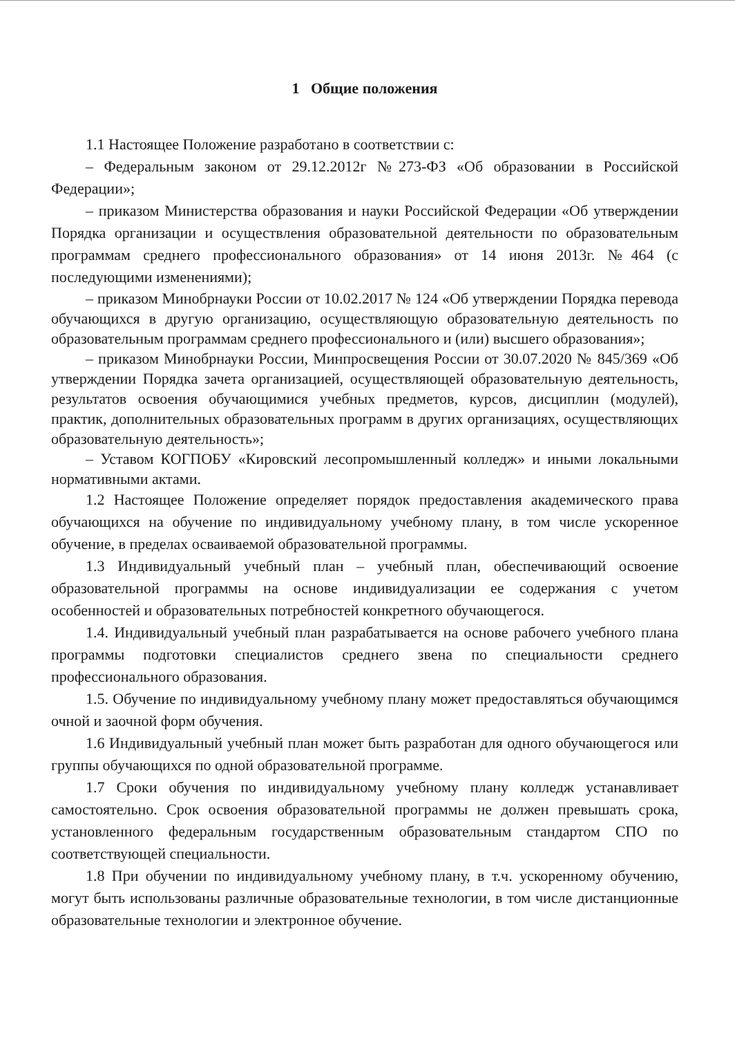1 Общие положения
1.1 Настоящее Положение разработано в соответствии с:
– Федеральным законом от 29.12.2012г №273-ФЗ «Об образовании в Российской Федерации»;
– приказом Министерства образования и науки Российской Федерации «Об утверждении Порядка организации и осуществления образовательной деятельности по образовательным программам среднего профессионального образования» от 14 июня 2013г. №464 (с последующими изменениями);
– приказом Минобрнауки России от 10.02.2017 № 124 «Об утверждении Порядка перевода обучающихся в другую организацию, осуществляющую образовательную деятельность по образовательным программам среднего профессионального и (или) высшего образования»;
– приказом Минобрнауки России, Минпросвещения России от 30.07.2020 № 845/369 «Об утверждении Порядка зачета организацией, осуществляющей образовательную деятельность, результатов освоения обучающимися учебных предметов, курсов, дисциплин (модулей), практик, дополнительных образовательных программ в других организациях, осуществляющих образовательную деятельность»;
– Уставом КОГПОБУ «Кировский лесопромышленный колледж» и иными локальными нормативными актами.
1.2 Настоящее Положение определяет порядок предоставления академического права обучающихся на обучение по индивидуальному учебному плану, в том числе ускоренное обучение, в пределах осваиваемой образовательной программы.
1.3 Индивидуальный учебный план – учебный план, обеспечивающий освоение образовательной программы на основе индивидуализации ее содержания с учетом особенностей и образовательных потребностей конкретного обучающегося.
1.4. Индивидуальный учебный план разрабатывается на основе рабочего учебного плана программы подготовки специалистов среднего звена по специальности среднего профессионального образования.
1.5. Обучение по индивидуальному учебному плану может предоставляться обучающимся очной и заочной форм обучения.
1.6 Индивидуальный учебный план может быть разработан для одного обучающегося или группы обучающихся по одной образовательной программе.
1.7 Сроки обучения по индивидуальному учебному плану колледж устанавливает самостоятельно. Срок освоения образовательной программы не должен превышать срока, установленного федеральным государственным образовательным стандартом СПО по соответствующей специальности.
1.8 При обучении по индивидуальному учебному плану, в т.ч. ускоренному обучению, могут быть использованы различные образовательные технологии, в том числе дистанционные образовательные технологии и электронное обучение.